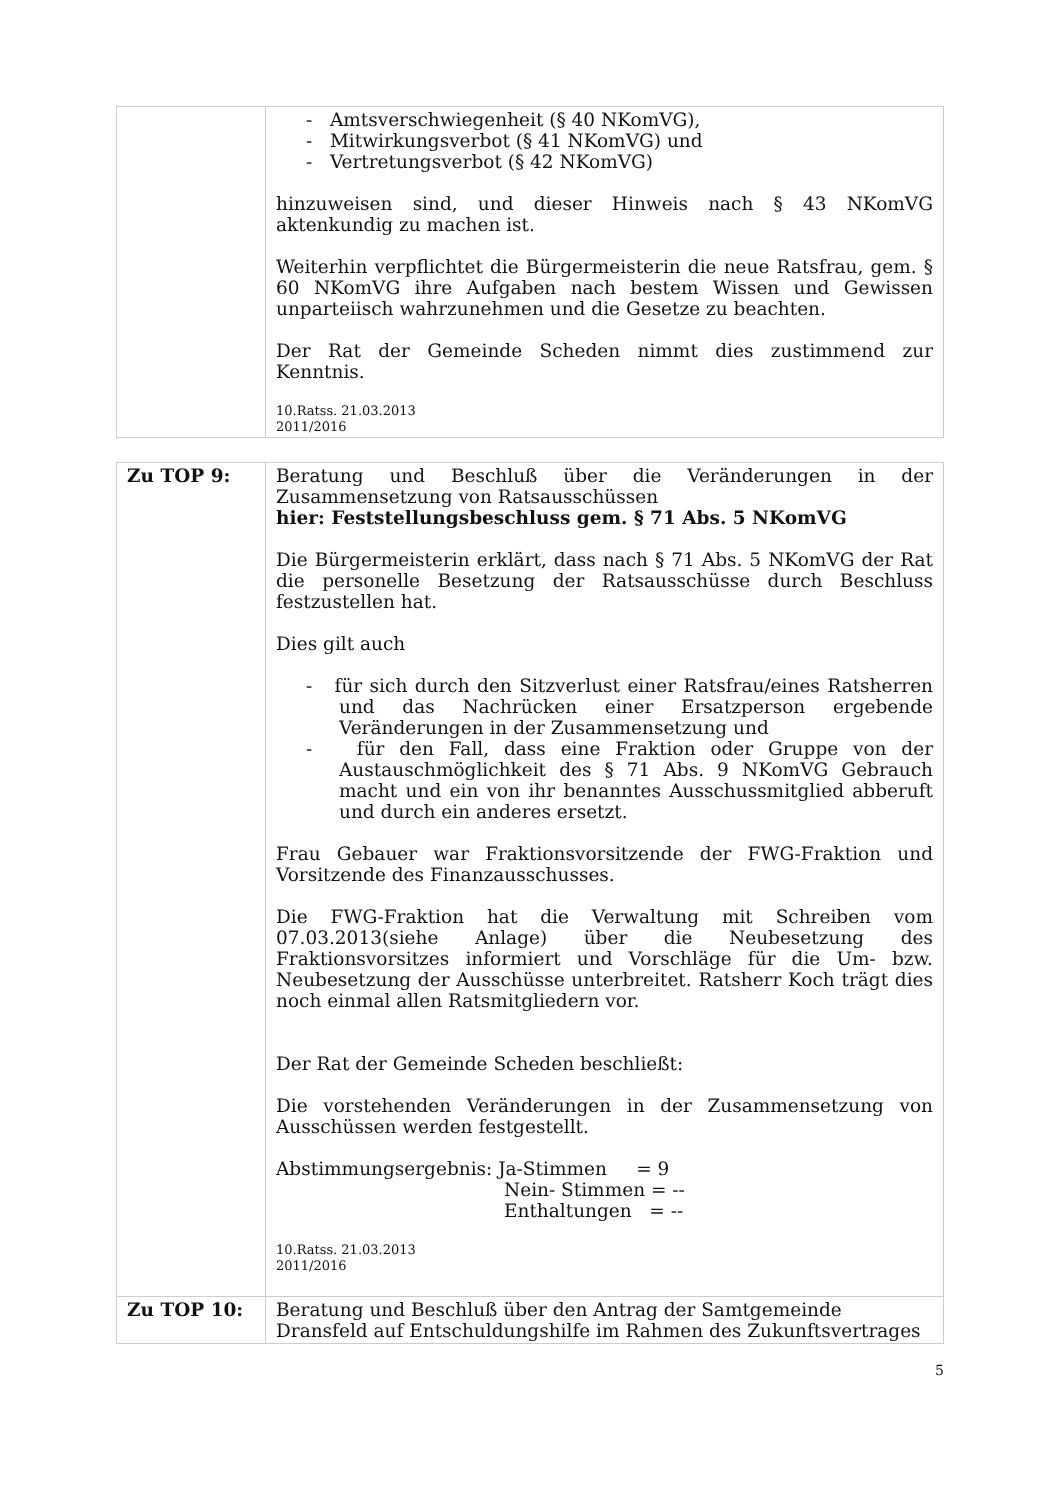| | - Amtsverschwiegenheit (§ 40 NKomVG), - Mitwirkungsverbot (§ 41 NKomVG) und - Vertretungsverbot (§ 42 NKomVG) hinzuweisen sind, und dieser Hinweis nach § 43 NKomVG aktenkundig zu machen ist. Weiterhin verpflichtet die Bürgermeisterin die neue Ratsfrau, gem. § 60 NKomVG ihre Aufgaben nach bestem Wissen und Gewissen unparteiisch wahrzunehmen und die Gesetze zu beachten. Der Rat der Gemeinde Scheden nimmt dies zustimmend zur Kenntnis. 10.Ratss. 21.03.2013 2011/2016 |
| Zu TOP 9: | Beratung und Beschluß über die Veränderungen in der Zusammensetzung von Ratsausschüssen hier: Feststellungsbeschluss gem. § 71 Abs. 5 NKomVG Die Bürgermeisterin erklärt, dass nach § 71 Abs. 5 NKomVG der Rat die personelle Besetzung der Ratsausschüsse durch Beschluss festzustellen hat. Dies gilt auch - für sich durch den Sitzverlust einer Ratsfrau/eines Ratsherren und das Nachrücken einer Ersatzperson ergebende Veränderungen in der Zusammensetzung und - für den Fall, dass eine Fraktion oder Gruppe von der Austauschmöglichkeit des § 71 Abs. 9 NKomVG Gebrauch macht und ein von ihr benanntes Ausschussmitglied abberuft und durch ein anderes ersetzt. Frau Gebauer war Fraktionsvorsitzende der FWG-Fraktion und Vorsitzende des Finanzausschusses. Die FWG-Fraktion hat die Verwaltung mit Schreiben vom 07.03.2013(siehe Anlage) über die Neubesetzung des Fraktionsvorsitzes informiert und Vorschläge für die Um- bzw. Neubesetzung der Ausschüsse unterbreitet. Ratsherr Koch trägt dies noch einmal allen Ratsmitgliedern vor. Der Rat der Gemeinde Scheden beschließt: Die vorstehenden Veränderungen in der Zusammensetzung von Ausschüssen werden festgestellt. Abstimmungsergebnis: Ja-Stimmen = 9 Nein- Stimmen = -- Enthaltungen = -- 10.Ratss. 21.03.2013 2011/2016 |
| Zu TOP 10: | Beratung und Beschluß über den Antrag der Samtgemeinde Dransfeld auf Entschuldungshilfe im Rahmen des Zukunftsvertrages |
5